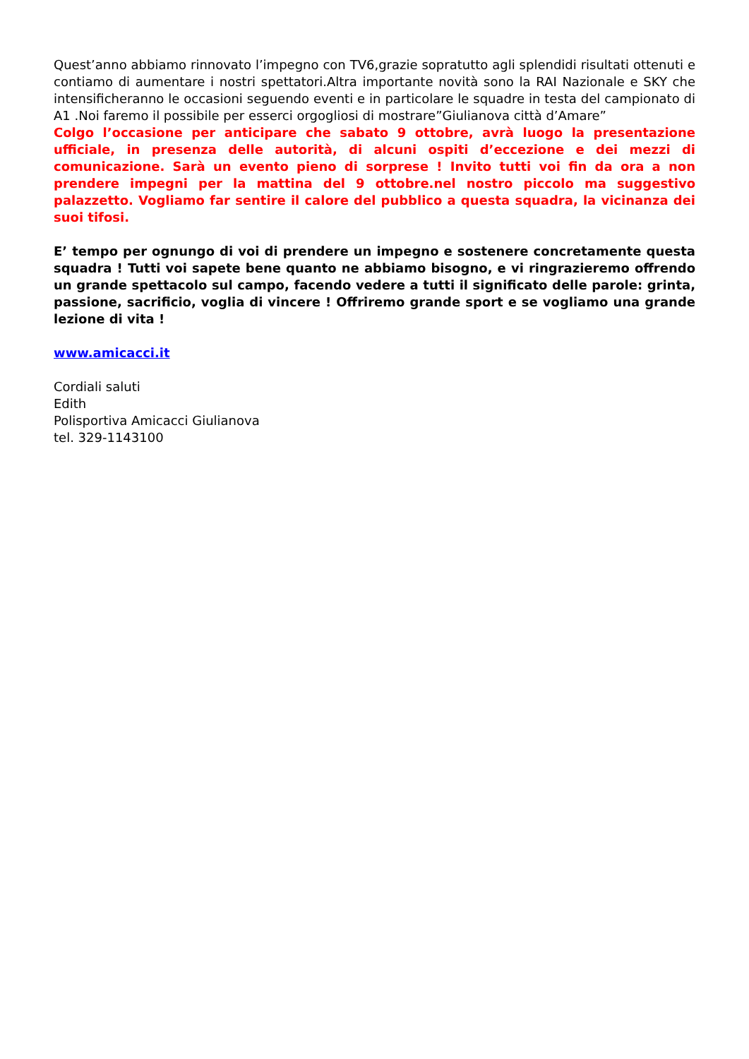Quest’anno abbiamo rinnovato l’impegno con TV6,grazie sopratutto agli splendidi risultati ottenuti e contiamo di aumentare i nostri spettatori.Altra importante novità sono la RAI Nazionale e SKY che intensificheranno le occasioni seguendo eventi e in particolare le squadre in testa del campionato di A1 .Noi faremo il possibile per esserci orgogliosi di mostrare”Giulianova città d’Amare”
Colgo l’occasione per anticipare che sabato 9 ottobre, avrà luogo la presentazione ufficiale, in presenza delle autorità, di alcuni ospiti d’eccezione e dei mezzi di comunicazione. Sarà un evento pieno di sorprese ! Invito tutti voi fin da ora a non prendere impegni per la mattina del 9 ottobre.nel nostro piccolo ma suggestivo palazzetto. Vogliamo far sentire il calore del pubblico a questa squadra, la vicinanza dei suoi tifosi.
E’ tempo per ognungo di voi di prendere un impegno e sostenere concretamente questa squadra ! Tutti voi sapete bene quanto ne abbiamo bisogno, e vi ringrazieremo offrendo un grande spettacolo sul campo, facendo vedere a tutti il significato delle parole: grinta, passione, sacrificio, voglia di vincere ! Offriremo grande sport e se vogliamo una grande lezione di vita !
www.amicacci.it
Cordiali saluti
Edith
Polisportiva Amicacci Giulianova
tel. 329-1143100